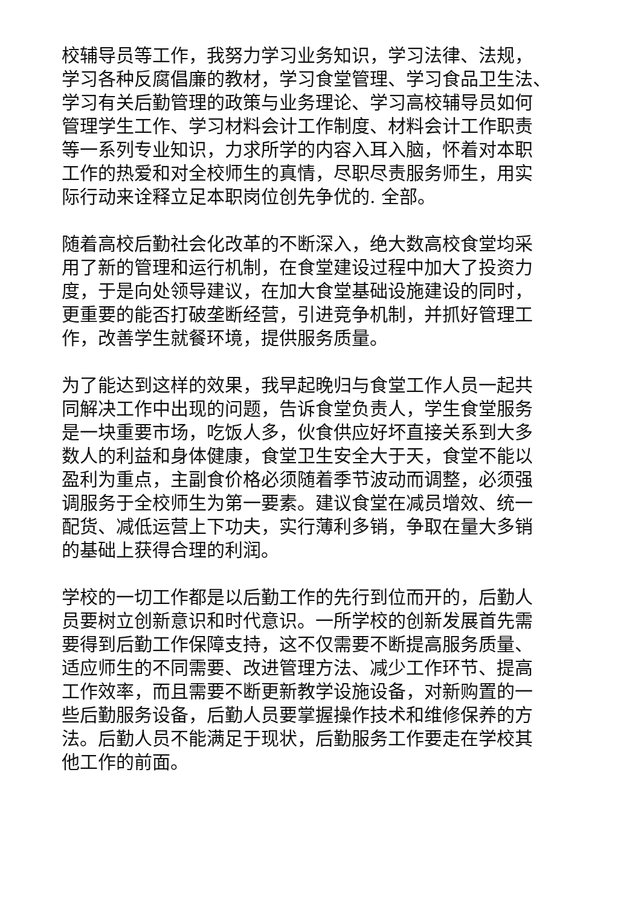校辅导员等工作，我努力学习业务知识，学习法律、法规，
学习各种反腐倡廉的教材，学习食堂管理、学习食品卫生法、
学习有关后勤管理的政策与业务理论、学习高校辅导员如何
管理学生工作、学习材料会计工作制度、材料会计工作职责
等一系列专业知识，力求所学的内容入耳入脑，怀着对本职
工作的热爱和对全校师生的真情，尽职尽责服务师生，用实
际行动来诠释立足本职岗位创先争优的. 全部。
随着高校后勤社会化改革的不断深入，绝大数高校食堂均采
用了新的管理和运行机制，在食堂建设过程中加大了投资力
度，于是向处领导建议，在加大食堂基础设施建设的同时，
更重要的能否打破垄断经营，引进竞争机制，并抓好管理工
作，改善学生就餐环境，提供服务质量。
为了能达到这样的效果，我早起晚归与食堂工作人员一起共
同解决工作中出现的问题，告诉食堂负责人，学生食堂服务
是一块重要市场，吃饭人多，伙食供应好坏直接关系到大多
数人的利益和身体健康，食堂卫生安全大于天，食堂不能以
盈利为重点，主副食价格必须随着季节波动而调整，必须强
调服务于全校师生为第一要素。建议食堂在减员增效、统一
配货、减低运营上下功夫，实行薄利多销，争取在量大多销
的基础上获得合理的利润。
学校的一切工作都是以后勤工作的先行到位而开的，后勤人
员要树立创新意识和时代意识。一所学校的创新发展首先需
要得到后勤工作保障支持，这不仅需要不断提高服务质量、
适应师生的不同需要、改进管理方法、减少工作环节、提高
工作效率，而且需要不断更新教学设施设备，对新购置的一
些后勤服务设备，后勤人员要掌握操作技术和维修保养的方
法。后勤人员不能满足于现状，后勤服务工作要走在学校其
他工作的前面。